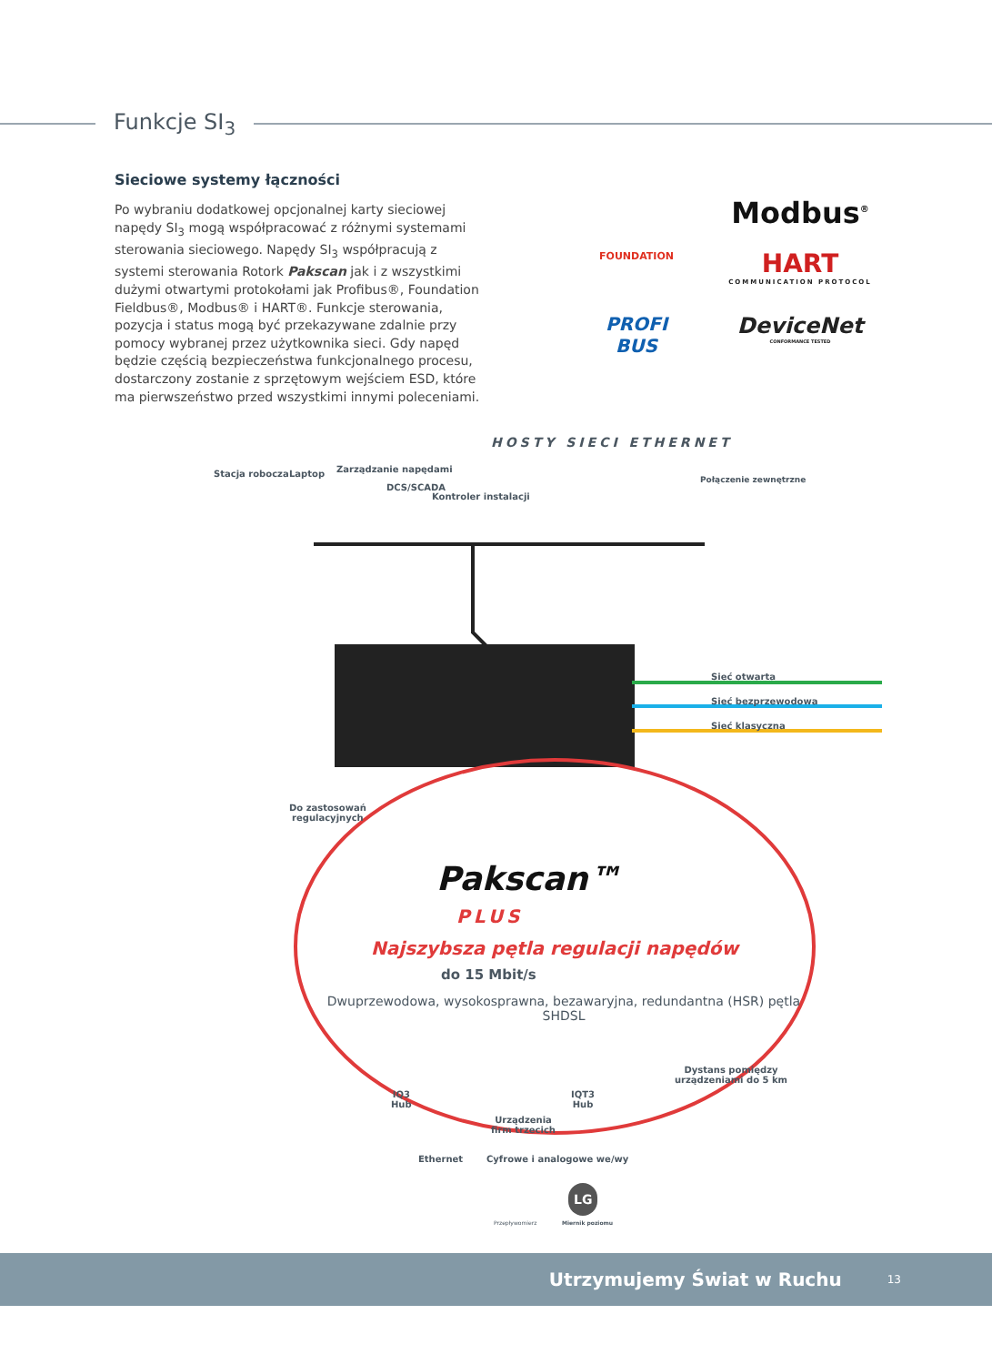Funkcje SI<sub>3</sub>
Sieciowe systemy łączności
Po wybraniu dodatkowej opcjonalnej karty sieciowej napędy SI<sub>3</sub> mogą współpracować z różnymi systemami sterowania sieciowego. Napędy SI<sub>3</sub> współpracują z systemi sterowania Rotork Pakscan jak i z wszystkimi dużymi otwartymi protokołami jak Profibus®, Foundation Fieldbus®, Modbus® i HART®. Funkcje sterowania, pozycja i status mogą być przekazywane zdalnie przy pomocy wybranej przez użytkownika sieci. Gdy napęd będzie częścią bezpieczeństwa funkcjonalnego procesu, dostarczony zostanie z sprzętowym wejściem ESD, które ma pierwszeństwo przed wszystkimi innymi poleceniami.
FOUNDATION
Modbus<sup>®</sup>
HART
COMMUNICATION PROTOCOL
PROFI
BUS
DeviceNet
CONFORMANCE TESTED
HOSTY SIECI ETHERNET
Stacja robocza Laptop Zarządzanie napędami
DCS/SCADA
Kontroler instalacji
Połączenie zewnętrzne
Sieć otwarta
Sieć bezprzewodowa
Sieć klasyczna
Do zastosowań
regulacyjnych
Pakscan™
PLUS
Najszybsza pętla regulacji napędów
do 15 Mbit/s
Dwuprzewodowa, wysokosprawna, bezawaryjna, redundantna (HSR) pętla SHDSL
IQ3
Hub
IQT3
Hub
Dystans pomiędzy
urządzeniami do 5 km
Urządzenia
firm trzecich
Ethernet Cyfrowe i analogowe we/wy
LG
Przepływomierz Miernik poziomu
Utrzymujemy Świat w Ruchu 13